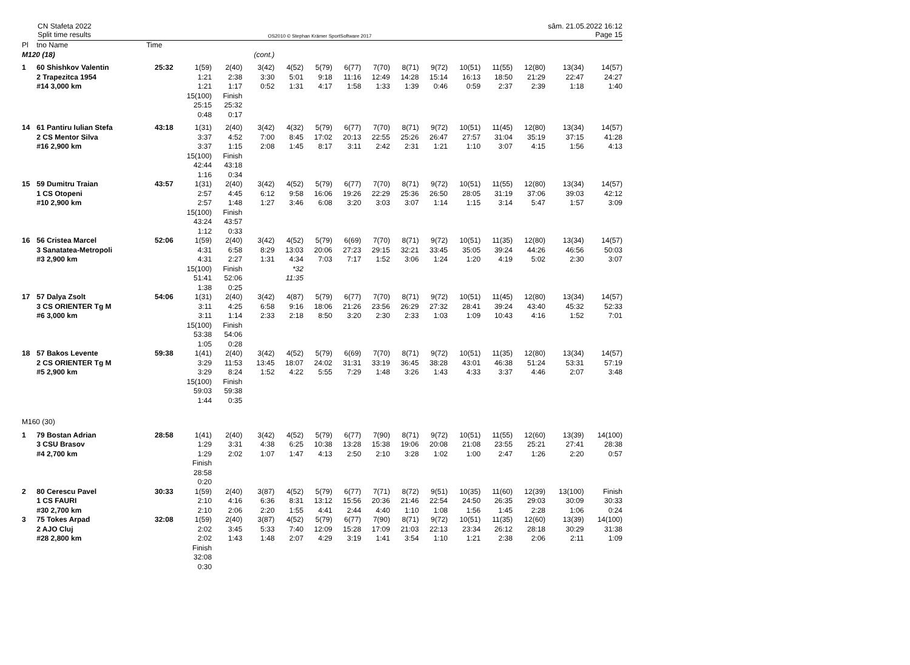CN Stafeta 2022
Split time results
OS2010 © Stephan Krämer SportSoftware 2017
sâm. 21.05.2022 16:12
Page 15
| Pl | tno Name | Time | | | | | | | | | | | | | | |
| --- | --- | --- | --- | --- | --- | --- | --- | --- | --- | --- | --- | --- | --- | --- | --- | --- |
| M120 (18) | | | | | (cont.) | | | | | | | | | | | |
| 1 | 60 Shishkov Valentin 2 Trapezitca 1954 #14 3,000 km | 25:32 | 1(59) 1:21 1:21 15(100) 25:15 0:48 | 2(40) 2:38 1:17 Finish 25:32 0:17 | 3(42) 3:30 0:52 | 4(52) 5:01 1:31 | 5(79) 9:18 4:17 | 6(77) 11:16 1:58 | 7(70) 12:49 1:33 | 8(71) 14:28 1:39 | 9(72) 15:14 0:46 | 10(51) 16:13 0:59 | 11(55) 18:50 2:37 | 12(80) 21:29 2:39 | 13(34) 22:47 1:18 | 14(57) 24:27 1:40 |
| 14 | 61 Pantiru Iulian Stefa 2 CS Mentor Silva #16 2,900 km | 43:18 | 1(31) 3:37 3:37 15(100) 42:44 1:16 | 2(40) 4:52 1:15 Finish 43:18 0:34 | 3(42) 7:00 2:08 | 4(32) 8:45 1:45 | 5(79) 17:02 8:17 | 6(77) 20:13 3:11 | 7(70) 22:55 2:42 | 8(71) 25:26 2:31 | 9(72) 26:47 1:21 | 10(51) 27:57 1:10 | 11(45) 31:04 3:07 | 12(80) 35:19 4:15 | 13(34) 37:15 1:56 | 14(57) 41:28 4:13 |
| 15 | 59 Dumitru Traian 1 CS Otopeni #10 2,900 km | 43:57 | 1(31) 2:57 2:57 15(100) 43:24 1:12 | 2(40) 4:45 1:48 Finish 43:57 0:33 | 3(42) 6:12 1:27 | 4(52) 9:58 3:46 | 5(79) 16:06 6:08 | 6(77) 19:26 3:20 | 7(70) 22:29 3:03 | 8(71) 25:36 3:07 | 9(72) 26:50 1:14 | 10(51) 28:05 1:15 | 11(55) 31:19 3:14 | 12(80) 37:06 5:47 | 13(34) 39:03 1:57 | 14(57) 42:12 3:09 |
| 16 | 56 Cristea Marcel 3 Sanatatea-Metropoli #3 2,900 km | 52:06 | 1(59) 4:31 4:31 15(100) 51:41 1:38 | 2(40) 6:58 2:27 Finish 52:06 0:25 | 3(42) 8:29 1:31 | 4(52) 13:03 4:34 *32 11:35 | 5(79) 20:06 7:03 | 6(69) 27:23 7:17 | 7(70) 29:15 1:52 | 8(71) 32:21 3:06 | 9(72) 33:45 1:24 | 10(51) 35:05 1:20 | 11(35) 39:24 4:19 | 12(80) 44:26 5:02 | 13(34) 46:56 2:30 | 14(57) 50:03 3:07 |
| 17 | 57 Dalya Zsolt 3 CS ORIENTER Tg M #6 3,000 km | 54:06 | 1(31) 3:11 3:11 15(100) 53:38 1:05 | 2(40) 4:25 1:14 Finish 54:06 0:28 | 3(42) 6:58 2:33 | 4(87) 9:16 2:18 | 5(79) 18:06 8:50 | 6(77) 21:26 3:20 | 7(70) 23:56 2:30 | 8(71) 26:29 2:33 | 9(72) 27:32 1:03 | 10(51) 28:41 1:09 | 11(45) 39:24 10:43 | 12(80) 43:40 4:16 | 13(34) 45:32 1:52 | 14(57) 52:33 7:01 |
| 18 | 57 Bakos Levente 2 CS ORIENTER Tg M #5 2,900 km | 59:38 | 1(41) 3:29 3:29 15(100) 59:03 1:44 | 2(40) 11:53 8:24 Finish 59:38 0:35 | 3(42) 13:45 1:52 | 4(52) 18:07 4:22 | 5(79) 24:02 5:55 | 6(69) 31:31 7:29 | 7(70) 33:19 1:48 | 8(71) 36:45 3:26 | 9(72) 38:28 1:43 | 10(51) 43:01 4:33 | 11(35) 46:38 3:37 | 12(80) 51:24 4:46 | 13(34) 53:31 2:07 | 14(57) 57:19 3:48 |
| M160 (30) | | | | | | | | | | | | | | | | |
| 1 | 79 Bostan Adrian 3 CSU Brasov #4 2,700 km | 28:58 | 1(41) 1:29 1:29 Finish 28:58 0:20 | 2(40) 3:31 2:02 | 3(42) 4:38 1:07 | 4(52) 6:25 1:47 | 5(79) 10:38 4:13 | 6(77) 13:28 2:50 | 7(90) 15:38 2:10 | 8(71) 19:06 3:28 | 9(72) 20:08 1:02 | 10(51) 21:08 1:00 | 11(55) 23:55 2:47 | 12(60) 25:21 1:26 | 13(39) 27:41 2:20 | 14(100) 28:38 0:57 |
| 2 | 80 Cerescu Pavel 1 CS FAURI #30 2,700 km | 30:33 | 1(59) 2:10 2:10 | 2(40) 4:16 2:06 | 3(87) 6:36 2:20 | 4(52) 8:31 1:55 | 5(79) 13:12 4:41 | 6(77) 15:56 2:44 | 7(71) 20:36 4:40 | 8(72) 21:46 1:10 | 9(51) 22:54 1:08 | 10(35) 24:50 1:56 | 11(60) 26:35 1:45 | 12(39) 29:03 2:28 | 13(100) 30:09 1:06 | Finish 30:33 0:24 |
| 3 | 75 Tokes Arpad 2 AJO Cluj #28 2,800 km | 32:08 | 1(59) 2:02 2:02 Finish 32:08 0:30 | 2(40) 3:45 1:43 | 3(87) 5:33 1:48 | 4(52) 7:40 2:07 | 5(79) 12:09 4:29 | 6(77) 15:28 3:19 | 7(90) 17:09 1:41 | 8(71) 21:03 3:54 | 9(72) 22:13 1:10 | 10(51) 23:34 1:21 | 11(35) 26:12 2:38 | 12(60) 28:18 2:06 | 13(39) 30:29 2:11 | 14(100) 31:38 1:09 |